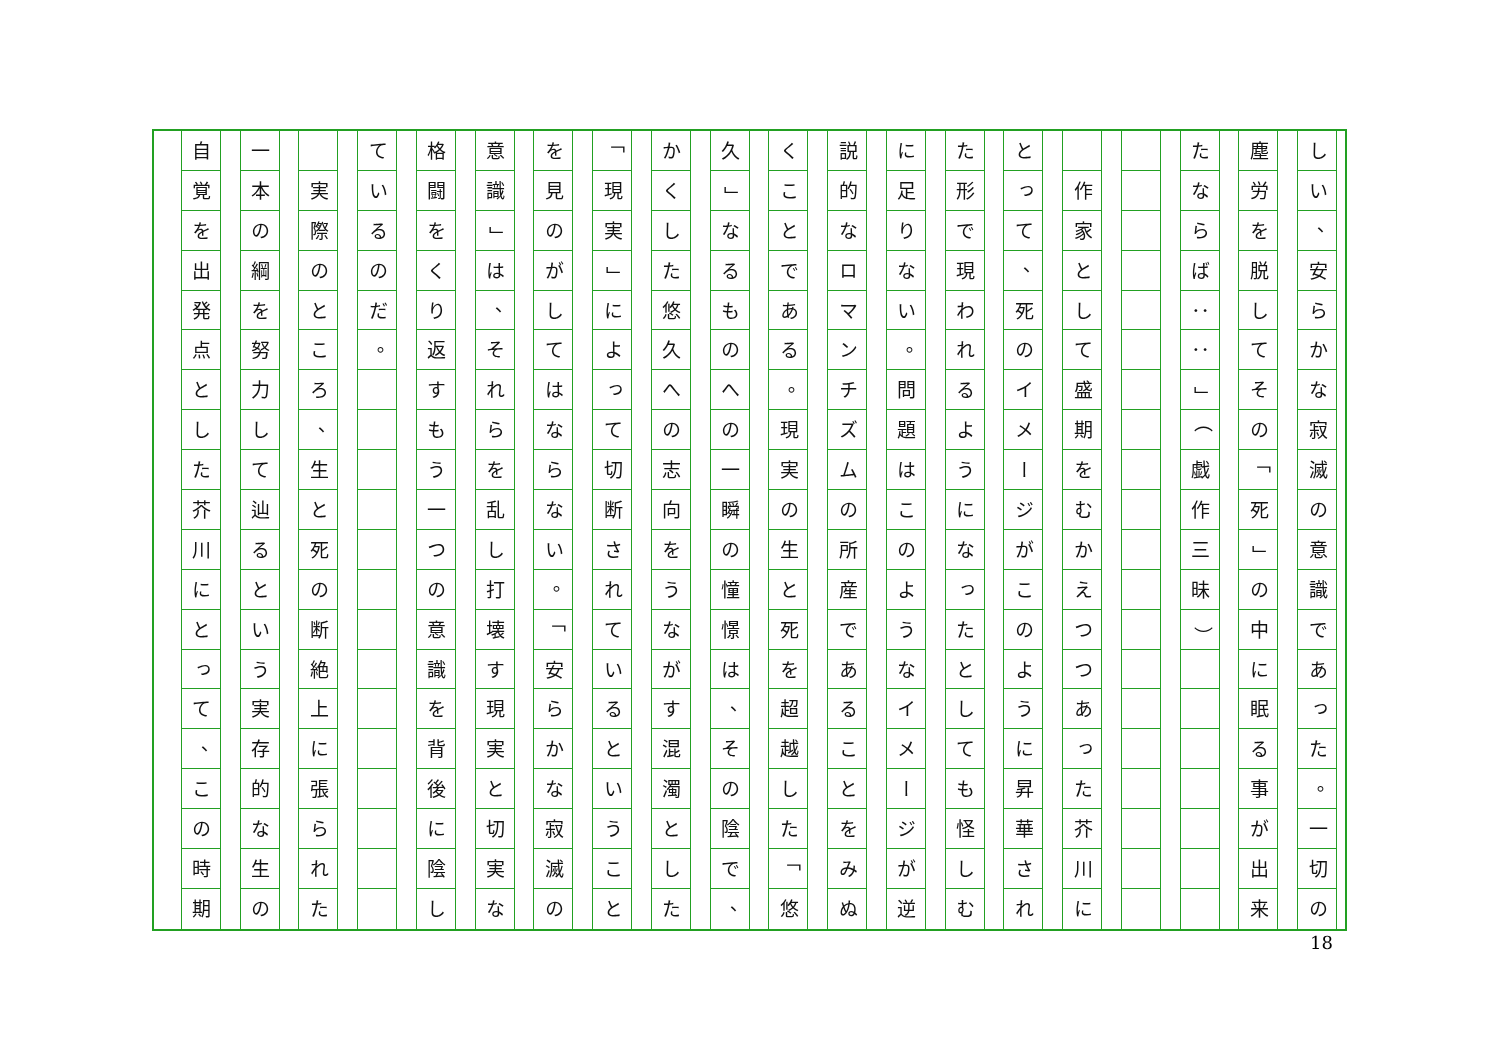しい 、 安らかな寂滅の意識であった 。 一切の
塵労を脱してその 「 死 」 の中に眠る事が出来
たならば ： ： 」 （ 戯作三昧 ）
作家として盛期をむかえつつあった芥川に
とって 、 死のイメージがこのように昇華され
た形で現われるようになったとしても怪しむ
に足りない 。 問題はこのようなイメージが逆
説的なロマンチズムの所産であることをみぬ
くことである 。 現実の生と死を超越した 「 悠
久 」 なるものへの一瞬の憧憬は 、 その陰で 、
かくした悠久への志向をうながす混濁とした
「 現実 」 によって切断されているということ
を見のがしてはならない 。 「 安らかな寂滅の
意識 」 は 、 それらを乱し打壊す現実と切実な
格闘をくり返すもう一つの意識を背後に陰し
ているのだ 。
実際のところ 、 生と死の断絶上に張られた
一本の綱を努力して辿るという実存的な生の
自覚を出発点とした芥川にとって 、 この時期
18